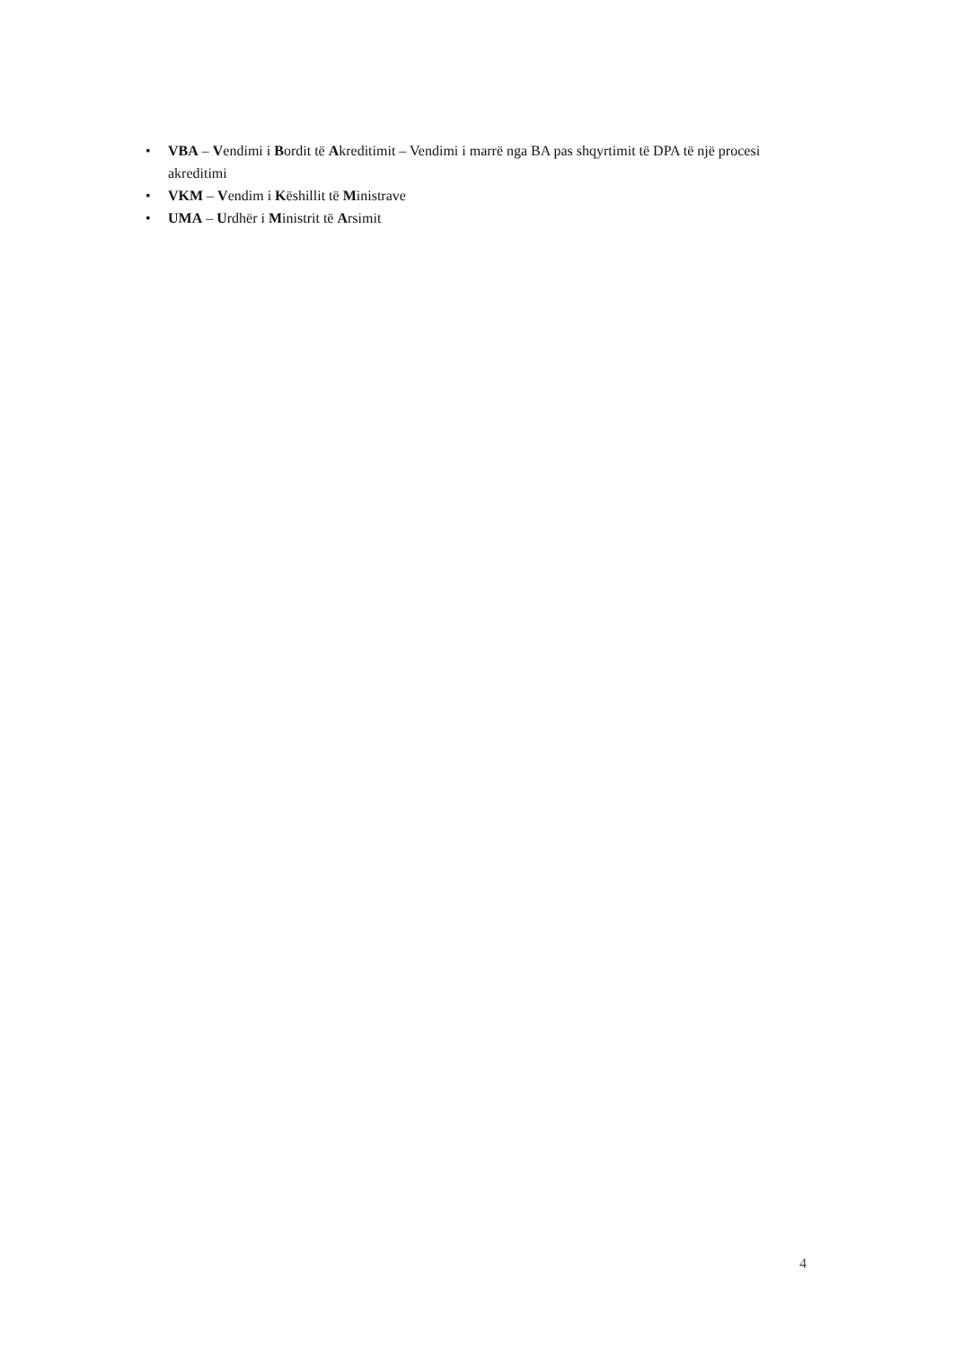• VBA – Vendimi i Bordit të Akreditimit – Vendimi i marrë nga BA pas shqyrtimit të DPA të një procesi akreditimi
• VKM – Vendim i Këshillit të Ministrave
• UMA – Urdhër i Ministrit të Arsimit
4